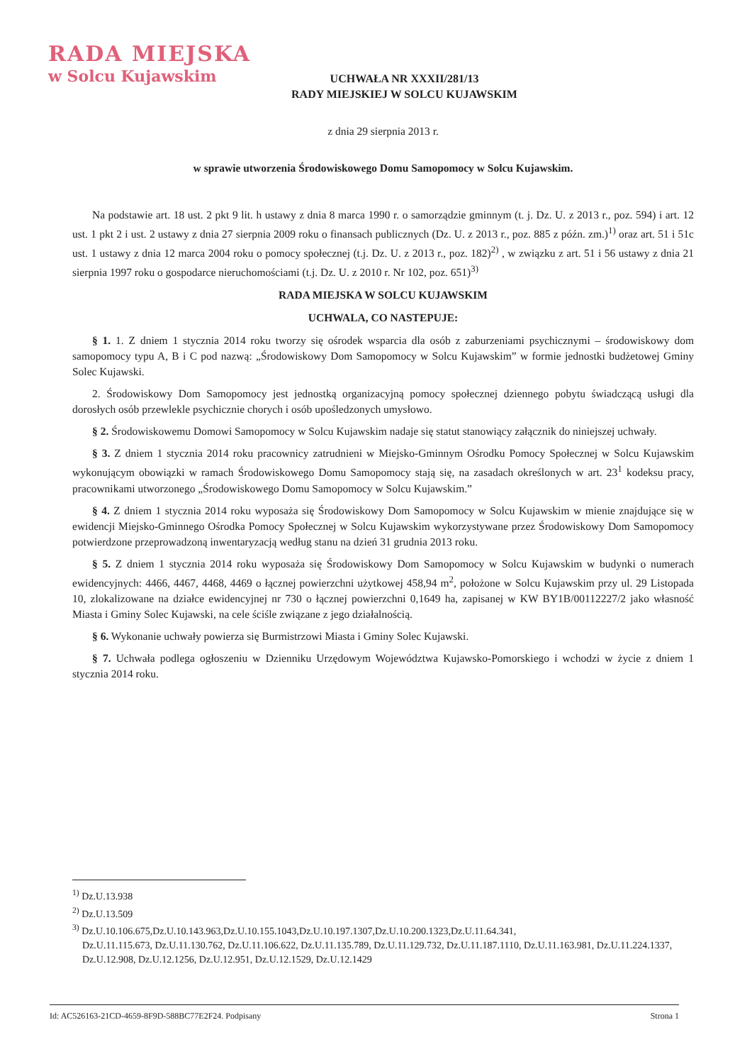RADA MIEJSKA
w Solcu Kujawskim
UCHWAŁA NR XXXII/281/13
RADY MIEJSKIEJ W SOLCU KUJAWSKIM
z dnia 29 sierpnia 2013 r.
w sprawie utworzenia Środowiskowego Domu Samopomocy w Solcu Kujawskim.
Na podstawie art. 18 ust. 2 pkt 9 lit. h ustawy z dnia 8 marca 1990 r. o samorządzie gminnym (t. j. Dz. U. z 2013 r., poz. 594) i art. 12 ust. 1 pkt 2 i ust. 2 ustawy z dnia 27 sierpnia 2009 roku o finansach publicznych (Dz. U. z 2013 r., poz. 885 z późn. zm.)<sup>1)</sup> oraz art. 51 i 51c ust. 1 ustawy z dnia 12 marca 2004 roku o pomocy społecznej (t.j. Dz. U. z 2013 r., poz. 182)<sup>2)</sup> , w związku z art. 51 i 56 ustawy z dnia 21 sierpnia 1997 roku o gospodarce nieruchomościami (t.j. Dz. U. z 2010 r. Nr 102, poz. 651)<sup>3)</sup>
RADA MIEJSKA W SOLCU KUJAWSKIM
UCHWALA, CO NASTEPUJE:
§ 1. 1. Z dniem 1 stycznia 2014 roku tworzy się ośrodek wsparcia dla osób z zaburzeniami psychicznymi – środowiskowy dom samopomocy typu A, B i C pod nazwą: „Środowiskowy Dom Samopomocy w Solcu Kujawskim” w formie jednostki budżetowej Gminy Solec Kujawski.
2. Środowiskowy Dom Samopomocy jest jednostką organizacyjną pomocy społecznej dziennego pobytu świadczącą usługi dla dorosłych osób przewlekle psychicznie chorych i osób upośledzonych umysłowo.
§ 2. Środowiskowemu Domowi Samopomocy w Solcu Kujawskim nadaje się statut stanowiący załącznik do niniejszej uchwały.
§ 3. Z dniem 1 stycznia 2014 roku pracownicy zatrudnieni w Miejsko-Gminnym Ośrodku Pomocy Społecznej w Solcu Kujawskim wykonującym obowiązki w ramach Środowiskowego Domu Samopomocy stają się, na zasadach określonych w art. 23<sup>1</sup> kodeksu pracy, pracownikami utworzonego „Środowiskowego Domu Samopomocy w Solcu Kujawskim.”
§ 4. Z dniem 1 stycznia 2014 roku wyposaża się Środowiskowy Dom Samopomocy w Solcu Kujawskim w mienie znajdujące się w ewidencji Miejsko-Gminnego Ośrodka Pomocy Społecznej w Solcu Kujawskim wykorzystywane przez Środowiskowy Dom Samopomocy potwierdzone przeprowadzoną inwentaryzacją według stanu na dzień 31 grudnia 2013 roku.
§ 5. Z dniem 1 stycznia 2014 roku wyposaża się Środowiskowy Dom Samopomocy w Solcu Kujawskim w budynki o numerach ewidencyjnych: 4466, 4467, 4468, 4469 o łącznej powierzchni użytkowej 458,94 m<sup>2</sup>, położone w Solcu Kujawskim przy ul. 29 Listopada 10, zlokalizowane na działce ewidencyjnej nr 730 o łącznej powierzchni 0,1649 ha, zapisanej w KW BY1B/00112227/2 jako własność Miasta i Gminy Solec Kujawski, na cele ściśle związane z jego działalnością.
§ 6. Wykonanie uchwały powierza się Burmistrzowi Miasta i Gminy Solec Kujawski.
§ 7. Uchwała podlega ogłoszeniu w Dzienniku Urzędowym Województwa Kujawsko-Pomorskiego i wchodzi w życie z dniem 1 stycznia 2014 roku.
<sup>1)</sup> Dz.U.13.938
<sup>2)</sup> Dz.U.13.509
<sup>3)</sup> Dz.U.10.106.675,Dz.U.10.143.963,Dz.U.10.155.1043,Dz.U.10.197.1307,Dz.U.10.200.1323,Dz.U.11.64.341,
Dz.U.11.115.673, Dz.U.11.130.762, Dz.U.11.106.622, Dz.U.11.135.789, Dz.U.11.129.732, Dz.U.11.187.1110, Dz.U.11.163.981, Dz.U.11.224.1337, Dz.U.12.908, Dz.U.12.1256, Dz.U.12.951, Dz.U.12.1529, Dz.U.12.1429
Id: AC526163-21CD-4659-8F9D-588BC77E2F24. Podpisany Strona 1